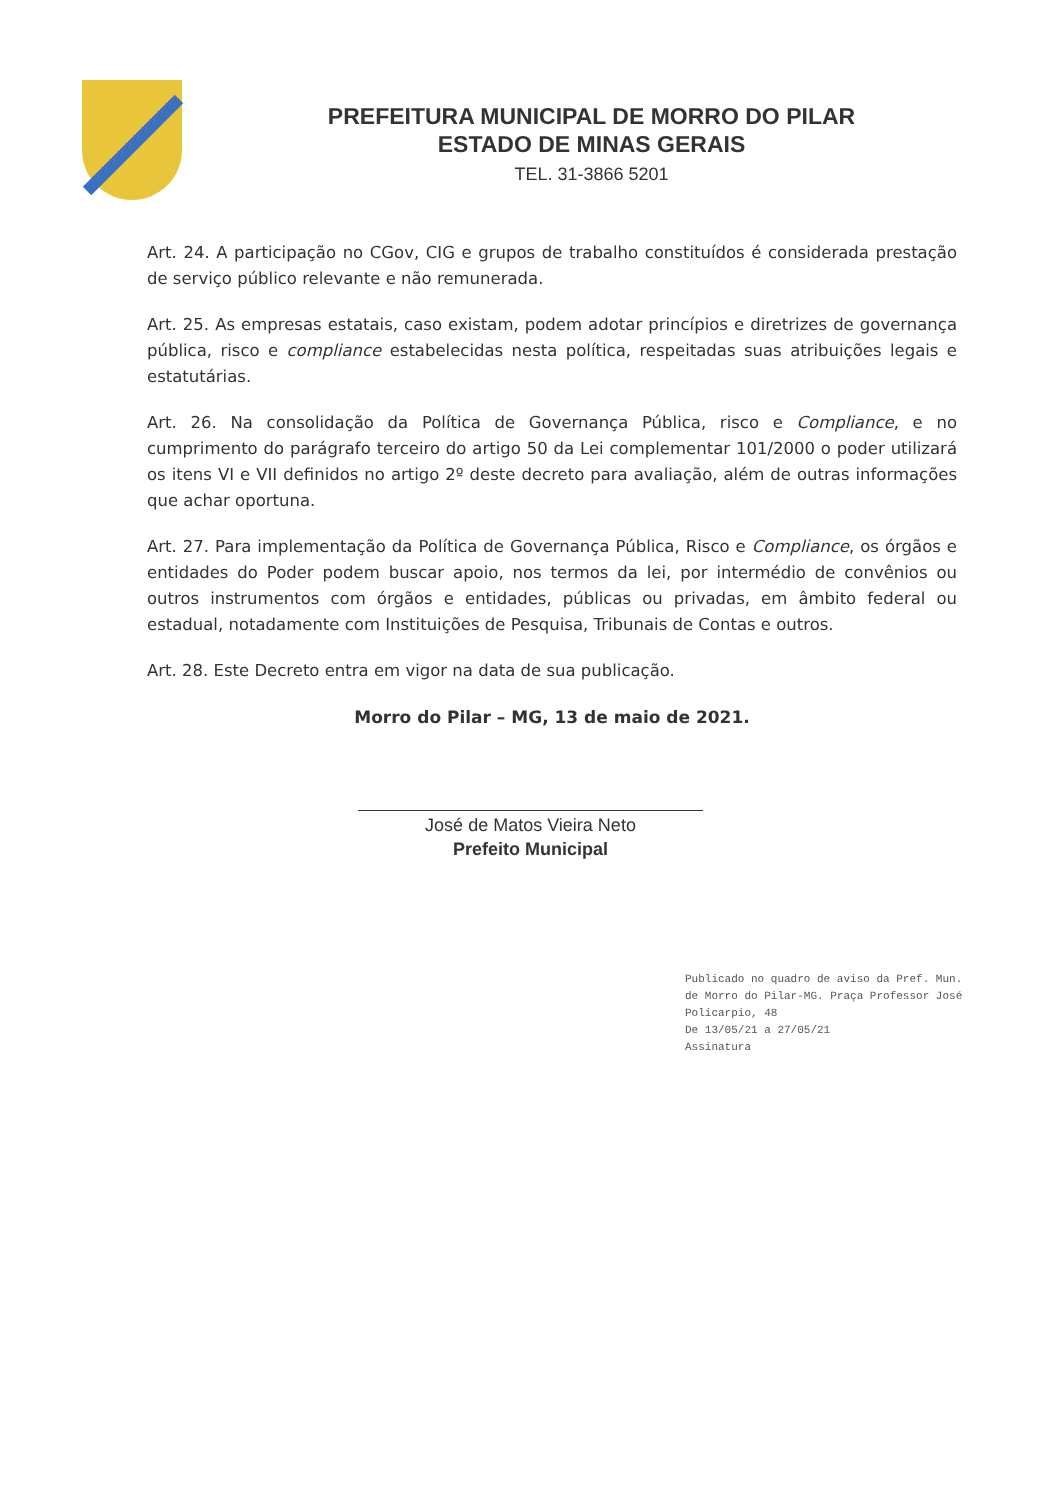PREFEITURA MUNICIPAL DE MORRO DO PILAR
ESTADO DE MINAS GERAIS
TEL. 31-3866 5201
Art. 24. A participação no CGov, CIG e grupos de trabalho constituídos é considerada prestação de serviço público relevante e não remunerada.
Art. 25. As empresas estatais, caso existam, podem adotar princípios e diretrizes de governança pública, risco e compliance estabelecidas nesta política, respeitadas suas atribuições legais e estatutárias.
Art. 26. Na consolidação da Política de Governança Pública, risco e Compliance, e no cumprimento do parágrafo terceiro do artigo 50 da Lei complementar 101/2000 o poder utilizará os itens VI e VII definidos no artigo 2º deste decreto para avaliação, além de outras informações que achar oportuna.
Art. 27. Para implementação da Política de Governança Pública, Risco e Compliance, os órgãos e entidades do Poder podem buscar apoio, nos termos da lei, por intermédio de convênios ou outros instrumentos com órgãos e entidades, públicas ou privadas, em âmbito federal ou estadual, notadamente com Instituições de Pesquisa, Tribunais de Contas e outros.
Art. 28. Este Decreto entra em vigor na data de sua publicação.
Morro do Pilar – MG, 13 de maio de 2021.
José de Matos Vieira Neto
Prefeito Municipal
Publicado no quadro de aviso da Pref. Mun. de Morro do Pilar-MG. Praça Professor José Policarpio, 48
De 13/05/21 a 27/05/21
Assinatura